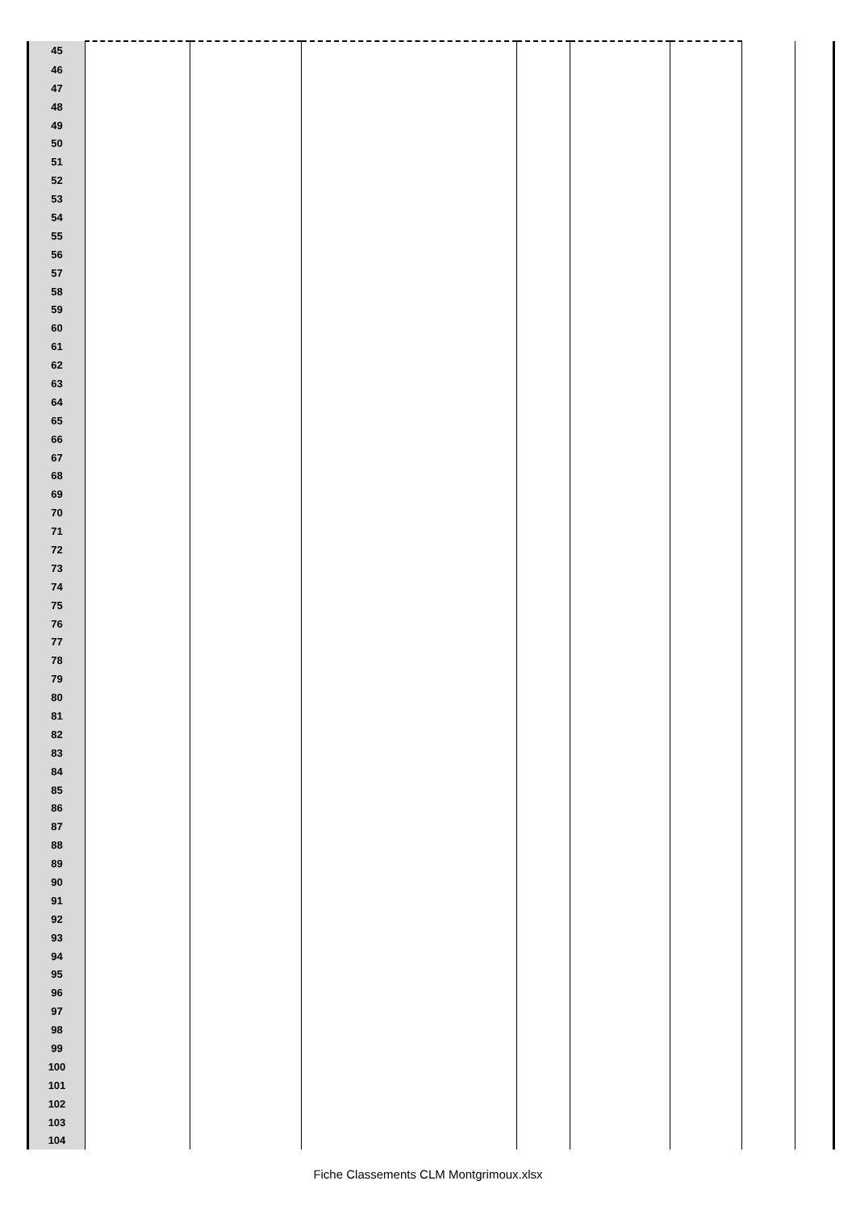| 45 | | | | | | | | |
| 46 | | | | | | | | |
| 47 | | | | | | | | |
| 48 | | | | | | | | |
| 49 | | | | | | | | |
| 50 | | | | | | | | |
| 51 | | | | | | | | |
| 52 | | | | | | | | |
| 53 | | | | | | | | |
| 54 | | | | | | | | |
| 55 | | | | | | | | |
| 56 | | | | | | | | |
| 57 | | | | | | | | |
| 58 | | | | | | | | |
| 59 | | | | | | | | |
| 60 | | | | | | | | |
| 61 | | | | | | | | |
| 62 | | | | | | | | |
| 63 | | | | | | | | |
| 64 | | | | | | | | |
| 65 | | | | | | | | |
| 66 | | | | | | | | |
| 67 | | | | | | | | |
| 68 | | | | | | | | |
| 69 | | | | | | | | |
| 70 | | | | | | | | |
| 71 | | | | | | | | |
| 72 | | | | | | | | |
| 73 | | | | | | | | |
| 74 | | | | | | | | |
| 75 | | | | | | | | |
| 76 | | | | | | | | |
| 77 | | | | | | | | |
| 78 | | | | | | | | |
| 79 | | | | | | | | |
| 80 | | | | | | | | |
| 81 | | | | | | | | |
| 82 | | | | | | | | |
| 83 | | | | | | | | |
| 84 | | | | | | | | |
| 85 | | | | | | | | |
| 86 | | | | | | | | |
| 87 | | | | | | | | |
| 88 | | | | | | | | |
| 89 | | | | | | | | |
| 90 | | | | | | | | |
| 91 | | | | | | | | |
| 92 | | | | | | | | |
| 93 | | | | | | | | |
| 94 | | | | | | | | |
| 95 | | | | | | | | |
| 96 | | | | | | | | |
| 97 | | | | | | | | |
| 98 | | | | | | | | |
| 99 | | | | | | | | |
| 100 | | | | | | | | |
| 101 | | | | | | | | |
| 102 | | | | | | | | |
| 103 | | | | | | | | |
| 104 | | | | | | | | |
Fiche Classements CLM Montgrimoux.xlsx